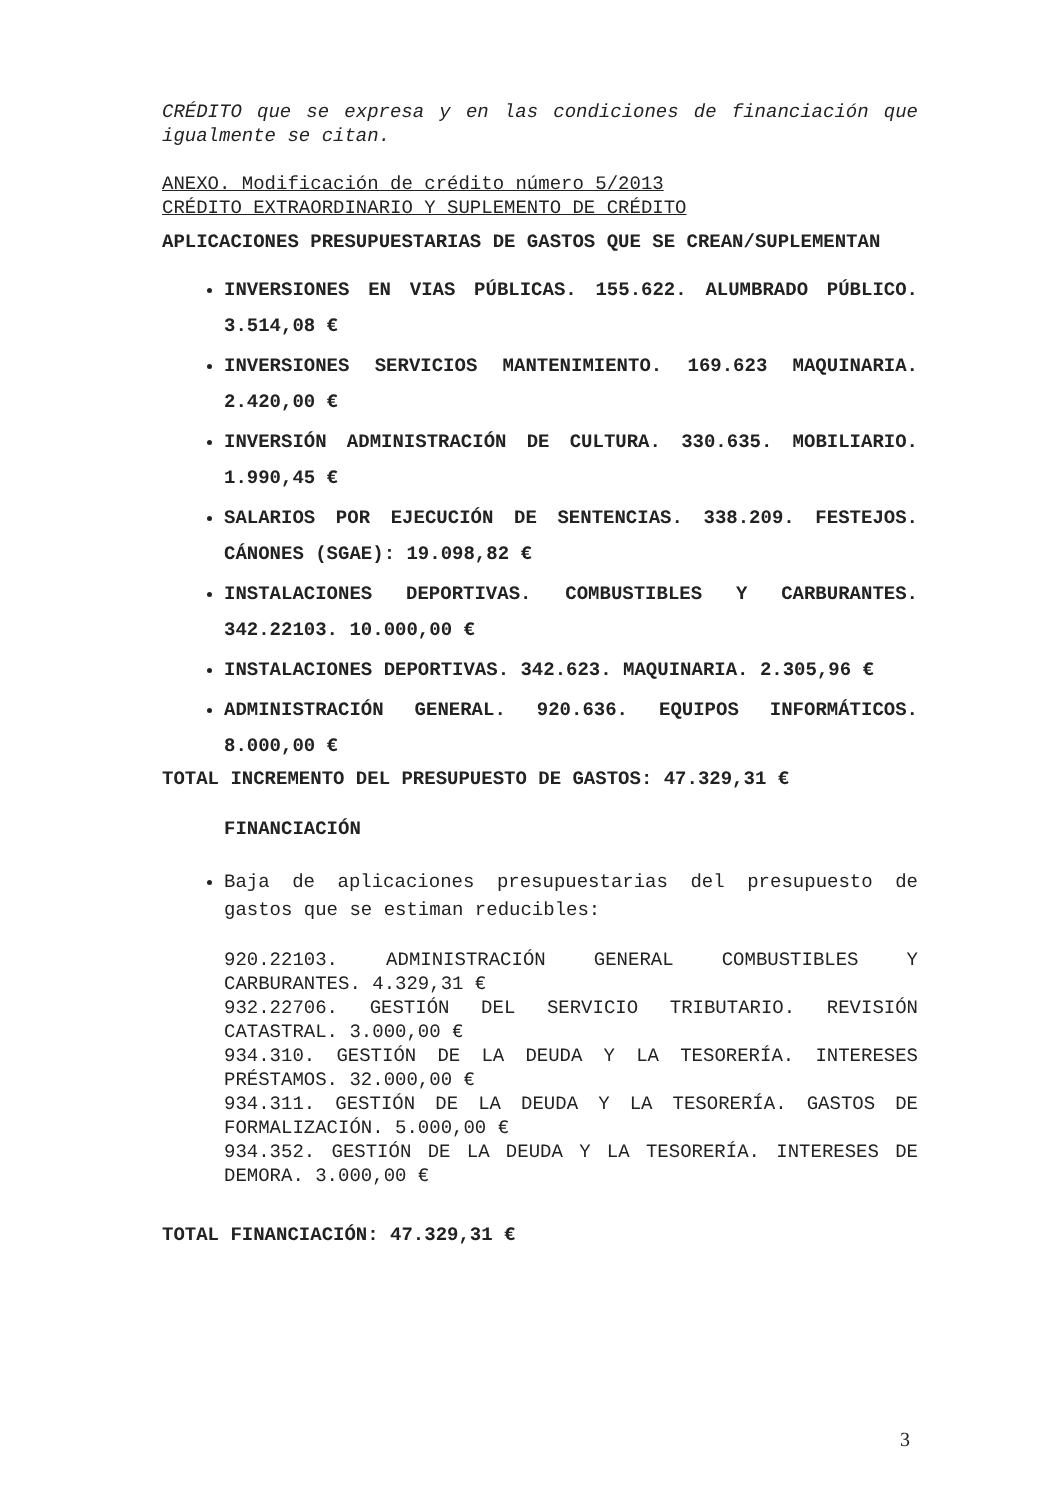CRÉDITO que se expresa y en las condiciones de financiación que igualmente se citan.
ANEXO. Modificación de crédito número 5/2013
CRÉDITO EXTRAORDINARIO Y SUPLEMENTO DE CRÉDITO
APLICACIONES PRESUPUESTARIAS DE GASTOS QUE SE CREAN/SUPLEMENTAN
INVERSIONES EN VIAS PÚBLICAS. 155.622. ALUMBRADO PÚBLICO. 3.514,08 €
INVERSIONES SERVICIOS MANTENIMIENTO. 169.623 MAQUINARIA. 2.420,00 €
INVERSIÓN ADMINISTRACIÓN DE CULTURA. 330.635. MOBILIARIO. 1.990,45 €
SALARIOS POR EJECUCIÓN DE SENTENCIAS. 338.209. FESTEJOS. CÁNONES (SGAE): 19.098,82 €
INSTALACIONES DEPORTIVAS. COMBUSTIBLES Y CARBURANTES. 342.22103. 10.000,00 €
INSTALACIONES DEPORTIVAS. 342.623. MAQUINARIA. 2.305,96 €
ADMINISTRACIÓN GENERAL. 920.636. EQUIPOS INFORMÁTICOS. 8.000,00 €
TOTAL INCREMENTO DEL PRESUPUESTO DE GASTOS: 47.329,31 €
FINANCIACIÓN
Baja de aplicaciones presupuestarias del presupuesto de gastos que se estiman reducibles:
920.22103. ADMINISTRACIÓN GENERAL COMBUSTIBLES Y CARBURANTES. 4.329,31 €
932.22706. GESTIÓN DEL SERVICIO TRIBUTARIO. REVISIÓN CATASTRAL. 3.000,00 €
934.310. GESTIÓN DE LA DEUDA Y LA TESORERÍA. INTERESES PRÉSTAMOS. 32.000,00 €
934.311. GESTIÓN DE LA DEUDA Y LA TESORERÍA. GASTOS DE FORMALIZACIÓN. 5.000,00 €
934.352. GESTIÓN DE LA DEUDA Y LA TESORERÍA. INTERESES DE DEMORA. 3.000,00 €
TOTAL FINANCIACIÓN: 47.329,31 €
3